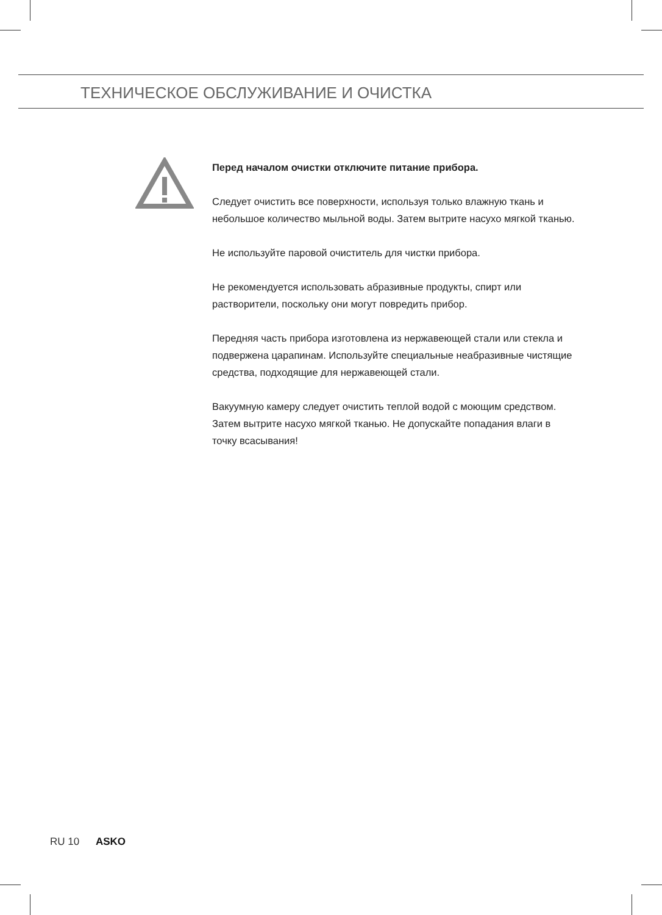ТЕХНИЧЕСКОЕ ОБСЛУЖИВАНИЕ И ОЧИСТКА
Перед началом очистки отключите питание прибора.
Следует очистить все поверхности, используя только влажную ткань и небольшое количество мыльной воды. Затем вытрите насухо мягкой тканью.
Не используйте паровой очиститель для чистки прибора.
Не рекомендуется использовать абразивные продукты, спирт или растворители, поскольку они могут повредить прибор.
Передняя часть прибора изготовлена из нержавеющей стали или стекла и подвержена царапинам. Используйте специальные неабразивные чистящие средства, подходящие для нержавеющей стали.
Вакуумную камеру следует очистить теплой водой с моющим средством. Затем вытрите насухо мягкой тканью. Не допускайте попадания влаги в точку всасывания!
RU 10 ASKO